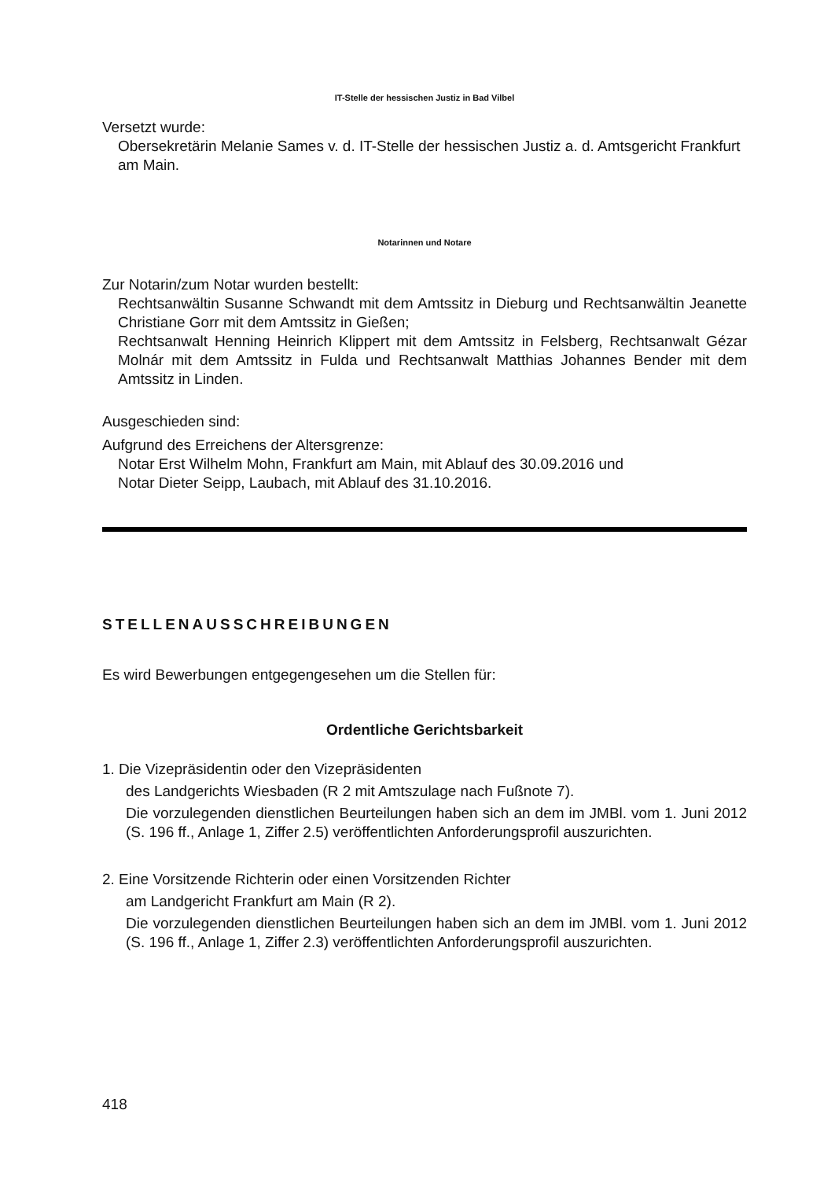IT-Stelle der hessischen Justiz in Bad Vilbel
Versetzt wurde:
Obersekretärin Melanie Sames v. d. IT-Stelle der hessischen Justiz a. d. Amtsgericht Frankfurt am Main.
Notarinnen und Notare
Zur Notarin/zum Notar wurden bestellt:
Rechtsanwältin Susanne Schwandt mit dem Amtssitz in Dieburg und Rechtsanwältin Jeanette Christiane Gorr mit dem Amtssitz in Gießen;
Rechtsanwalt Henning Heinrich Klippert mit dem Amtssitz in Felsberg, Rechtsanwalt Gézar Molnár mit dem Amtssitz in Fulda und Rechtsanwalt Matthias Johannes Bender mit dem Amtssitz in Linden.
Ausgeschieden sind:
Aufgrund des Erreichens der Altersgrenze:
Notar Erst Wilhelm Mohn, Frankfurt am Main, mit Ablauf des 30.09.2016 und
Notar Dieter Seipp, Laubach, mit Ablauf des 31.10.2016.
STELLENAUSSCHREIBUNGEN
Es wird Bewerbungen entgegengesehen um die Stellen für:
Ordentliche Gerichtsbarkeit
1. Die Vizepräsidentin oder den Vizepräsidenten
des Landgerichts Wiesbaden (R 2 mit Amtszulage nach Fußnote 7).
Die vorzulegenden dienstlichen Beurteilungen haben sich an dem im JMBl. vom 1. Juni 2012 (S. 196 ff., Anlage 1, Ziffer 2.5) veröffentlichten Anforderungsprofil auszurichten.
2. Eine Vorsitzende Richterin oder einen Vorsitzenden Richter
am Landgericht Frankfurt am Main (R 2).
Die vorzulegenden dienstlichen Beurteilungen haben sich an dem im JMBl. vom 1. Juni 2012 (S. 196 ff., Anlage 1, Ziffer 2.3) veröffentlichten Anforderungsprofil auszurichten.
418